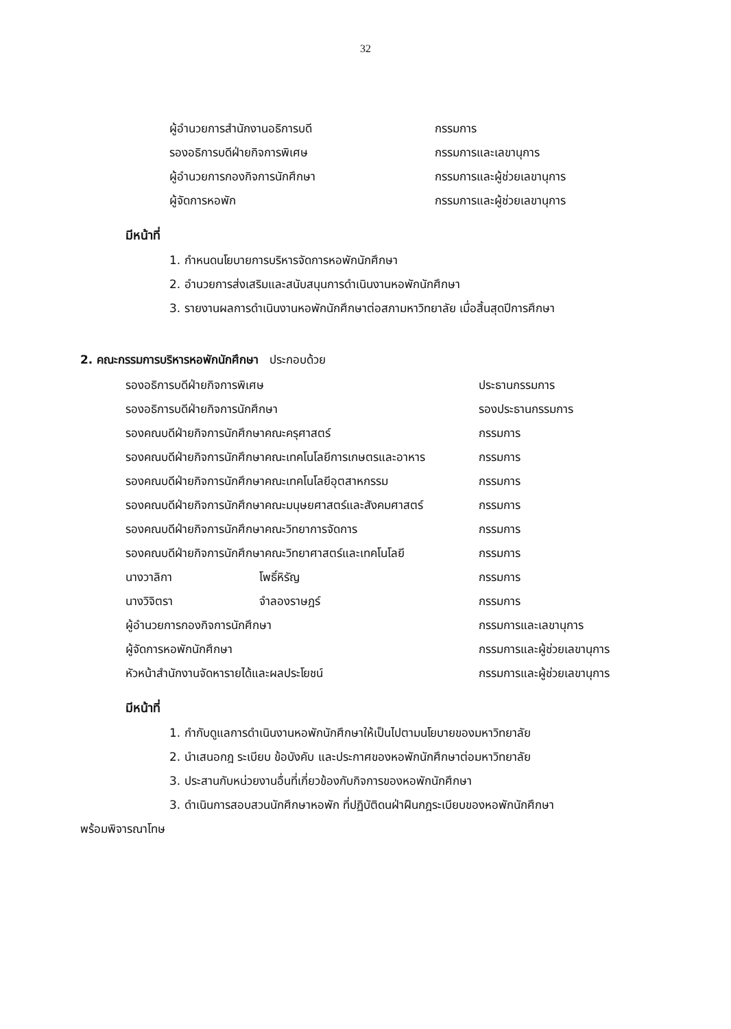32
ผู้อำนวยการสำนักงานอธิการบดี กรรมการ
รองอธิการบดีฝ่ายกิจการพิเศษ กรรมการและเลขานุการ
ผู้อำนวยการกองกิจการนักศึกษา กรรมการและผู้ช่วยเลขานุการ
ผู้จัดการหอพัก กรรมการและผู้ช่วยเลขานุการ
มีหน้าที่
1. กำหนดนโยบายการบริหารจัดการหอพักนักศึกษา
2. อำนวยการส่งเสริมและสนับสนุนการดำเนินงานหอพักนักศึกษา
3. รายงานผลการดำเนินงานหอพักนักศึกษาต่อสภามหาวิทยาลัย เมื่อสิ้นสุดปีการศึกษา
2. คณะกรรมการบริหารหอพักนักศึกษา ประกอบด้วย
รองอธิการบดีฝ่ายกิจการพิเศษ ประธานกรรมการ
รองอธิการบดีฝ่ายกิจการนักศึกษา รองประธานกรรมการ
รองคณบดีฝ่ายกิจการนักศึกษาคณะครุศาสตร์ กรรมการ
รองคณบดีฝ่ายกิจการนักศึกษาคณะเทคโนโลยีการเกษตรและอาหาร กรรมการ
รองคณบดีฝ่ายกิจการนักศึกษาคณะเทคโนโลยีอุตสาหกรรม กรรมการ
รองคณบดีฝ่ายกิจการนักศึกษาคณะมนุษยศาสตร์และสังคมศาสตร์ กรรมการ
รองคณบดีฝ่ายกิจการนักศึกษาคณะวิทยาการจัดการ กรรมการ
รองคณบดีฝ่ายกิจการนักศึกษาคณะวิทยาศาสตร์และเทคโนโลยี กรรมการ
นางวาลิกา โพธิ์หิรัญ กรรมการ
นางวิจิตรา จำลองราษฎร์ กรรมการ
ผู้อำนวยการกองกิจการนักศึกษา กรรมการและเลขานุการ
ผู้จัดการหอพักนักศึกษา กรรมการและผู้ช่วยเลขานุการ
หัวหน้าสำนักงานจัดหารายได้และผลประโยชน์ กรรมการและผู้ช่วยเลขานุการ
มีหน้าที่
1. กำกับดูแลการดำเนินงานหอพักนักศึกษาให้เป็นไปตามนโยบายของมหาวิทยาลัย
2. นำเสนอกฎ ระเบียบ ข้อบังคับ และประกาศของหอพักนักศึกษาต่อมหาวิทยาลัย
3. ประสานกับหน่วยงานอื่นที่เกี่ยวข้องกับกิจการของหอพักนักศึกษา
3. ดำเนินการสอบสวนนักศึกษาหอพัก ที่ปฏิบัติดนฝ่าฝืนกฎระเบียบของหอพักนักศึกษา
พร้อมพิจารณาโทษ